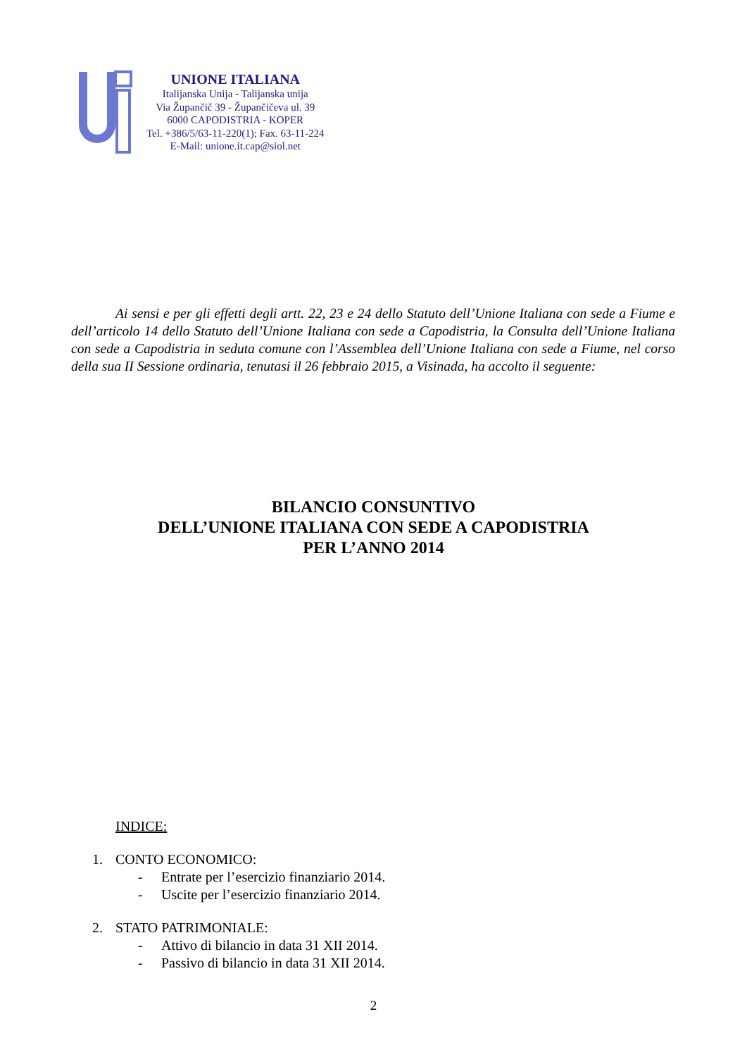UNIONE ITALIANA
Italijanska Unija - Talijanska unija
Via Župančič 39 - Župančičeva ul. 39
6000 CAPODISTRIA - KOPER
Tel. +386/5/63-11-220(1); Fax. 63-11-224
E-Mail: unione.it.cap@siol.net
Ai sensi e per gli effetti degli artt. 22, 23 e 24 dello Statuto dell’Unione Italiana con sede a Fiume e dell’articolo 14 dello Statuto dell’Unione Italiana con sede a Capodistria, la Consulta dell’Unione Italiana con sede a Capodistria in seduta comune con l’Assemblea dell’Unione Italiana con sede a Fiume, nel corso della sua II Sessione ordinaria, tenutasi il 26 febbraio 2015, a Visinada, ha accolto il seguente:
BILANCIO CONSUNTIVO
DELL’UNIONE ITALIANA CON SEDE A CAPODISTRIA
PER L’ANNO 2014
INDICE:
1. CONTO ECONOMICO:
- Entrate per l’esercizio finanziario 2014.
- Uscite per l’esercizio finanziario 2014.
2. STATO PATRIMONIALE:
- Attivo di bilancio in data 31 XII 2014.
- Passivo di bilancio in data 31 XII 2014.
2